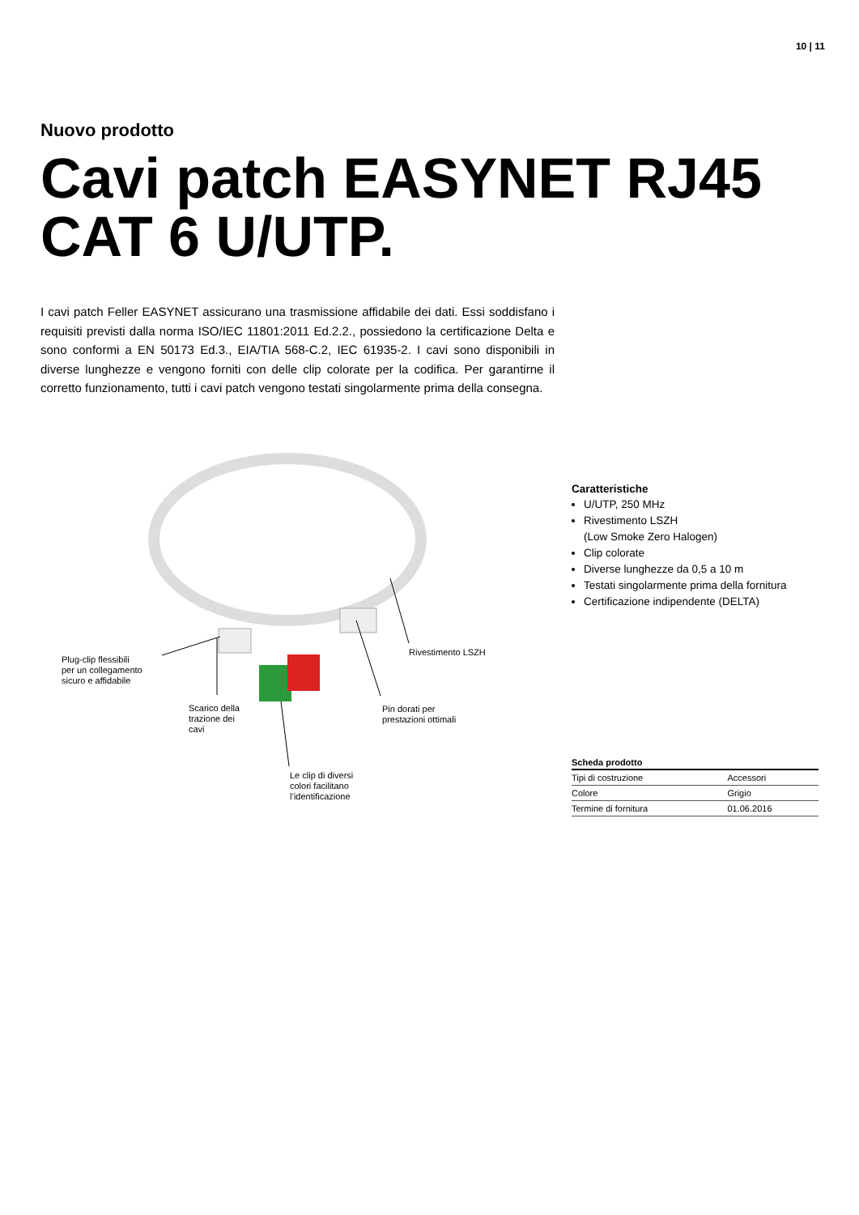10 | 11
Nuovo prodotto
Cavi patch EASYNET RJ45
CAT 6 U/UTP.
I cavi patch Feller EASYNET assicurano una trasmissione affidabile dei dati. Essi soddisfano i requisiti previsti dalla norma ISO/IEC 11801:2011 Ed.2.2., possiedono la certificazione Delta e sono conformi a EN 50173 Ed.3., EIA/TIA 568-C.2, IEC 61935-2. I cavi sono disponibili in diverse lunghezze e vengono forniti con delle clip colorate per la codifica. Per garantirne il corretto funzionamento, tutti i cavi patch vengono testati singolarmente prima della consegna.
Plug-clip flessibili
per un collegamento
sicuro e affidabile
Scarico della
trazione dei
cavi
Le clip di diversi
colori facilitano
l’identificazione
Pin dorati per
prestazioni ottimali
Rivestimento LSZH
Caratteristiche
U/UTP, 250 MHz
Rivestimento LSZH
(Low Smoke Zero Halogen)
Clip colorate
Diverse lunghezze da 0,5 a 10 m
Testati singolarmente prima della fornitura
Certificazione indipendente (DELTA)
| Scheda prodotto | |
| --- | --- |
| Tipi di costruzione | Accessori |
| Colore | Grigio |
| Termine di fornitura | 01.06.2016 |